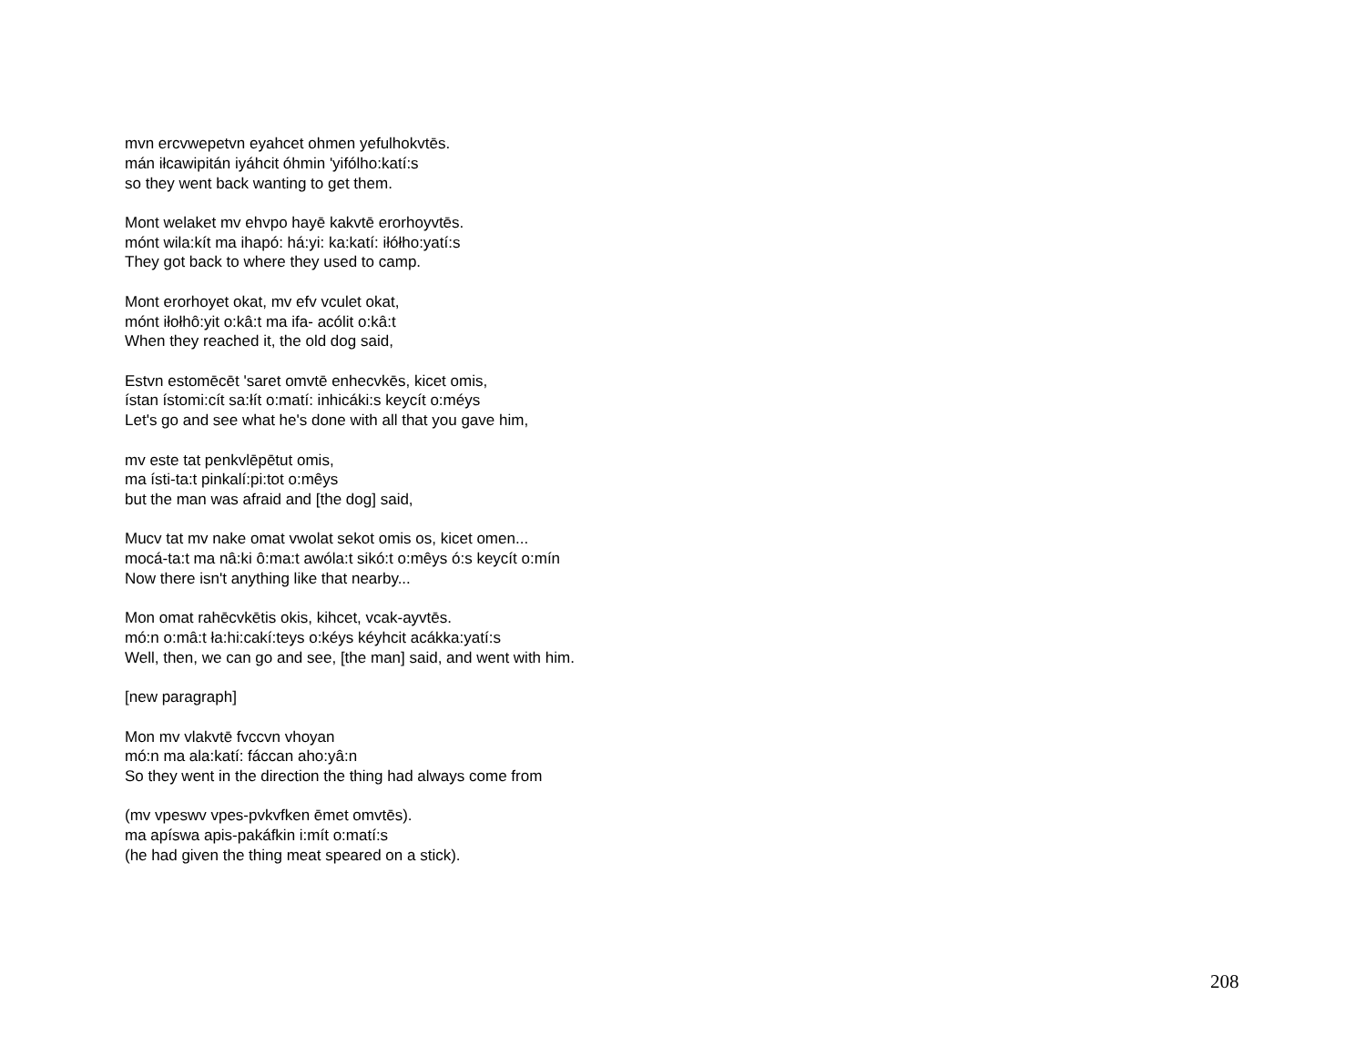mvn ercvwepetvn eyahcet ohmen yefulhokvtēs.
mán iłcawipitán iyáhcit óhmin 'yifólho:katí:s
so they went back wanting to get them.
Mont welaket mv ehvpo hayē kakvtē erorhoyvtēs.
mónt wila:kít ma ihapó: há:yi: ka:katí: iłółho:yatí:s
They got back to where they used to camp.
Mont erorhoyet okat, mv efv vculet okat,
mónt iłołhô:yit o:kâ:t ma ifa- acólit o:kâ:t
When they reached it, the old dog said,
Estvn estomēcēt 'saret omvtē enhecvkēs, kicet omis,
ístan ístomi:cít sa:łít o:matí: inhicáki:s keycít o:méys
Let's go and see what he's done with all that you gave him,
mv este tat penkvlēpētut omis,
ma ísti-ta:t pinkalí:pi:tot o:mêys
but the man was afraid and [the dog] said,
Mucv tat mv nake omat vwolat sekot omis os, kicet omen...
mocá-ta:t ma nâ:ki ô:ma:t awóla:t sikó:t o:mêys ó:s keycít o:mín
Now there isn't anything like that nearby...
Mon omat rahēcvkētis okis, kihcet, vcak-ayvtēs.
mó:n o:mâ:t ła:hi:cakí:teys o:kéys kéyhcit acákka:yatí:s
Well, then, we can go and see, [the man] said, and went with him.
[new paragraph]
Mon mv vlakvtē fvccvn vhoyan
mó:n ma ala:katí: fáccan aho:yâ:n
So they went in the direction the thing had always come from
(mv vpeswv vpes-pvkvfken ēmet omvtēs).
ma apíswa apis-pakáfkin i:mít o:matí:s
(he had given the thing meat speared on a stick).
208